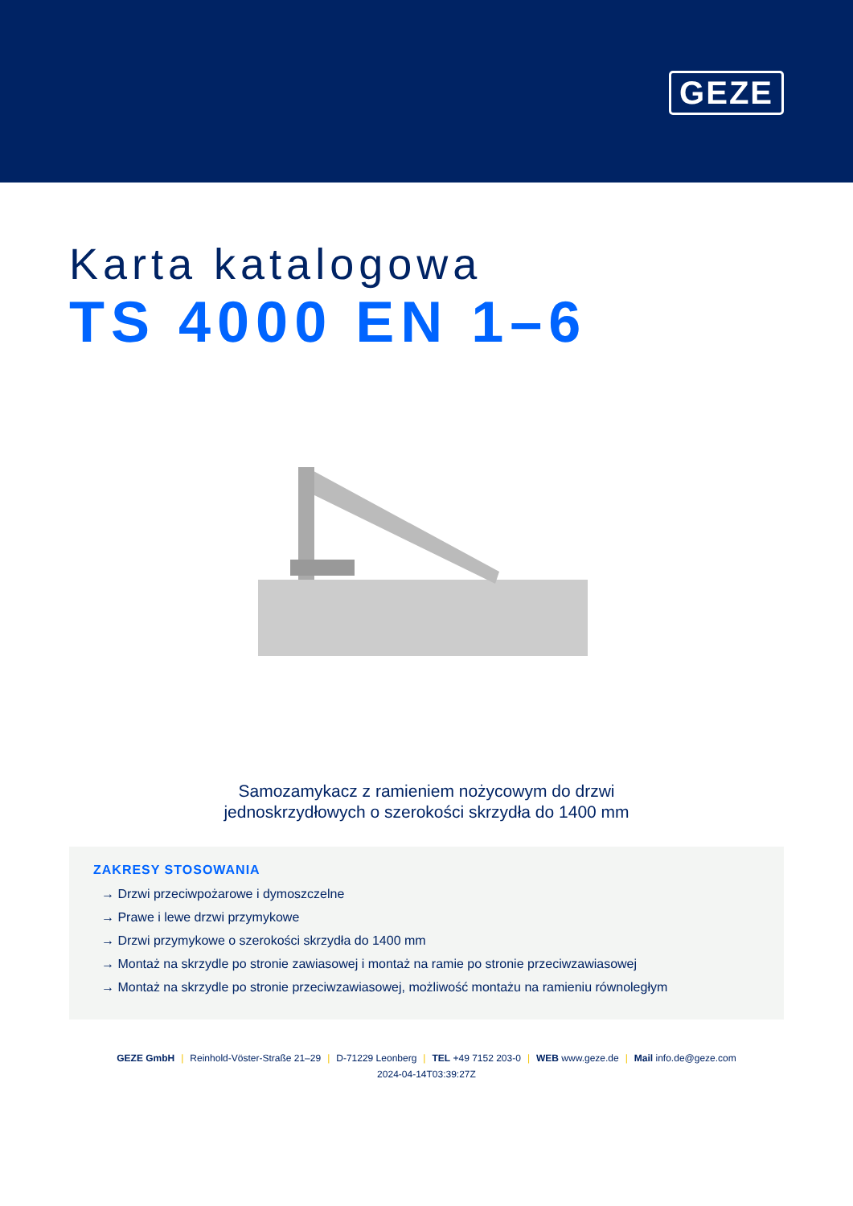GEZE
Karta katalogowa
TS 4000 EN 1–6
Samozamykacz z ramieniem nożycowym do drzwi
jednoskrzydłowych o szerokości skrzydła do 1400 mm
ZAKRESY STOSOWANIA
→ Drzwi przeciwpożarowe i dymoszczelne
→ Prawe i lewe drzwi przymykowe
→ Drzwi przymykowe o szerokości skrzydła do 1400 mm
→ Montaż na skrzydle po stronie zawiasowej i montaż na ramie po stronie przeciwzawiasowej
→ Montaż na skrzydle po stronie przeciwzawiasowej, możliwość montażu na ramieniu równoległym
GEZE GmbH | Reinhold-Vöster-Straße 21–29 | D-71229 Leonberg | TEL +49 7152 203-0 | WEB www.geze.de | Mail info.de@geze.com
2024-04-14T03:39:27Z